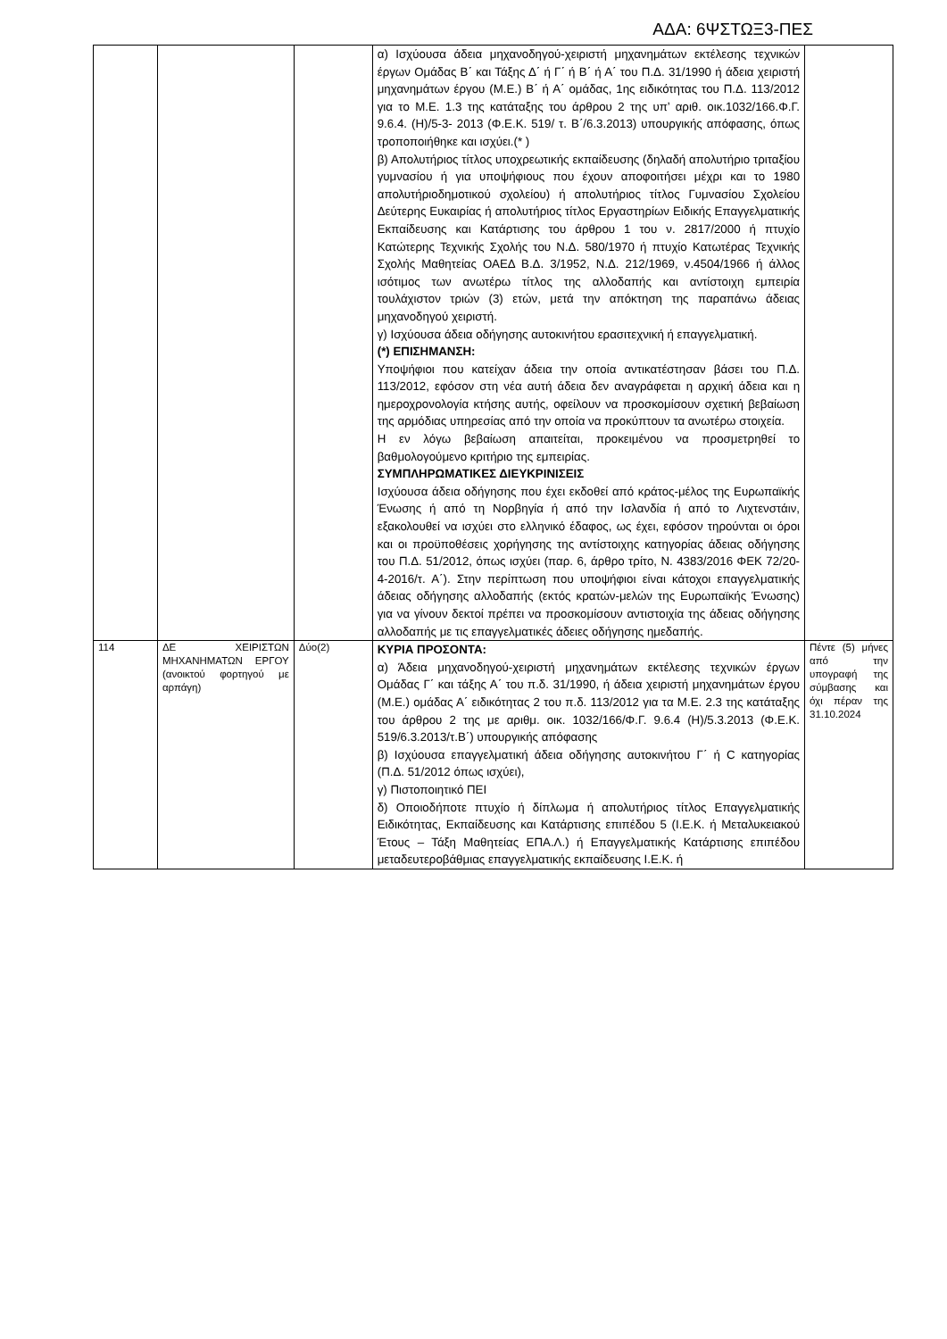ΑΔΑ: 6ΨΣΤΩΞ3-ΠΕΣ
| | | | α) Ισχύουσα άδεια μηχανοδηγού-χειριστή μηχανημάτων εκτέλεσης τεχνικών έργων Ομάδας Β΄ και Τάξης Δ΄ ή Γ΄ ή Β΄ ή Α΄ του Π.Δ. 31/1990 ή άδεια χειριστή μηχανημάτων έργου (Μ.Ε.) Β΄ ή Α΄ ομάδας, 1ης ειδικότητας του Π.Δ. 113/2012 για το Μ.Ε. 1.3 της κατάταξης του άρθρου 2 της υπ’ αριθ. οικ.1032/166.Φ.Γ. 9.6.4. (Η)/5-3- 2013 (Φ.Ε.Κ. 519/ τ. Β΄/6.3.2013) υπουργικής απόφασης, όπως τροποποιήθηκε και ισχύει.(* ) β) Απολυτήριος τίτλος υποχρεωτικής εκπαίδευσης (δηλαδή απολυτήριο τριταξίου γυμνασίου ή για υποψήφιους που έχουν αποφοιτήσει μέχρι και το 1980 απολυτήριοδημοτικού σχολείου) ή απολυτήριος τίτλος Γυμνασίου Σχολείου Δεύτερης Ευκαιρίας ή απολυτήριος τίτλος Εργαστηρίων Ειδικής Επαγγελματικής Εκπαίδευσης και Κατάρτισης του άρθρου 1 του ν. 2817/2000 ή πτυχίο Κατώτερης Τεχνικής Σχολής του Ν.Δ. 580/1970 ή πτυχίο Κατωτέρας Τεχνικής Σχολής Μαθητείας ΟΑΕΔ Β.Δ. 3/1952, Ν.Δ. 212/1969, ν.4504/1966 ή άλλος ισότιμος των ανωτέρω τίτλος της αλλοδαπής και αντίστοιχη εμπειρία τουλάχιστον τριών (3) ετών, μετά την απόκτηση της παραπάνω άδειας μηχανοδηγού χειριστή. γ) Ισχύουσα άδεια οδήγησης αυτοκινήτου ερασιτεχνική ή επαγγελματική. (*) ΕΠΙΣΗΜΑΝΣΗ: Υποψήφιοι που κατείχαν άδεια την οποία αντικατέστησαν βάσει του Π.Δ. 113/2012, εφόσον στη νέα αυτή άδεια δεν αναγράφεται η αρχική άδεια και η ημεροχρονολογία κτήσης αυτής, οφείλουν να προσκομίσουν σχετική βεβαίωση της αρμόδιας υπηρεσίας από την οποία να προκύπτουν τα ανωτέρω στοιχεία. Η εν λόγω βεβαίωση απαιτείται, προκειμένου να προσμετρηθεί το βαθμολογούμενο κριτήριο της εμπειρίας. ΣΥΜΠΛΗΡΩΜΑΤΙΚΕΣ ΔΙΕΥΚΡΙΝΙΣΕΙΣ Ισχύουσα άδεια οδήγησης που έχει εκδοθεί από κράτος-μέλος της Ευρωπαϊκής Ένωσης ή από τη Νορβηγία ή από την Ισλανδία ή από το Λιχτενστάιν, εξακολουθεί να ισχύει στο ελληνικό έδαφος, ως έχει, εφόσον τηρούνται οι όροι και οι προϋποθέσεις χορήγησης της αντίστοιχης κατηγορίας άδειας οδήγησης του Π.Δ. 51/2012, όπως ισχύει (παρ. 6, άρθρο τρίτο, Ν. 4383/2016 ΦΕΚ 72/20-4-2016/τ. Α΄). Στην περίπτωση που υποψήφιοι είναι κάτοχοι επαγγελματικής άδειας οδήγησης αλλοδαπής (εκτός κρατών-μελών της Ευρωπαϊκής Ένωσης) για να γίνουν δεκτοί πρέπει να προσκομίσουν αντιστοιχία της άδειας οδήγησης αλλοδαπής με τις επαγγελματικές άδειες οδήγησης ημεδαπής. | |
| 114 | ΔΕ ΧΕΙΡΙΣΤΩΝ ΜΗΧΑΝΗΜΑΤΩΝ ΕΡΓΟΥ (ανοικτού φορτηγού με αρπάγη) | Δύο(2) | ΚΥΡΙΑ ΠΡΟΣΟΝΤΑ: α) Άδεια μηχανοδηγού-χειριστή μηχανημάτων εκτέλεσης τεχνικών έργων Ομάδας Γ΄ και τάξης Α΄ του π.δ. 31/1990, ή άδεια χειριστή μηχανημάτων έργου (Μ.Ε.) ομάδας Α΄ ειδικότητας 2 του π.δ. 113/2012 για τα Μ.Ε. 2.3 της κατάταξης του άρθρου 2 της με αριθμ. οικ. 1032/166/Φ.Γ. 9.6.4 (Η)/5.3.2013 (Φ.Ε.Κ. 519/6.3.2013/τ.Β΄) υπουργικής απόφασης β) Ισχύουσα επαγγελματική άδεια οδήγησης αυτοκινήτου Γ΄ ή C κατηγορίας (Π.Δ. 51/2012 όπως ισχύει), γ) Πιστοποιητικό ΠΕΙ δ) Οποιοδήποτε πτυχίο ή δίπλωμα ή απολυτήριος τίτλος Επαγγελματικής Ειδικότητας, Εκπαίδευσης και Κατάρτισης επιπέδου 5 (Ι.Ε.Κ. ή Μεταλυκειακού Έτους – Τάξη Μαθητείας ΕΠΑ.Λ.) ή Επαγγελματικής Κατάρτισης επιπέδου μεταδευτεροβάθμιας επαγγελματικής εκπαίδευσης Ι.Ε.Κ. ή | Πέντε (5) μήνες από την υπογραφή της σύμβασης και όχι πέραν της 31.10.2024 |